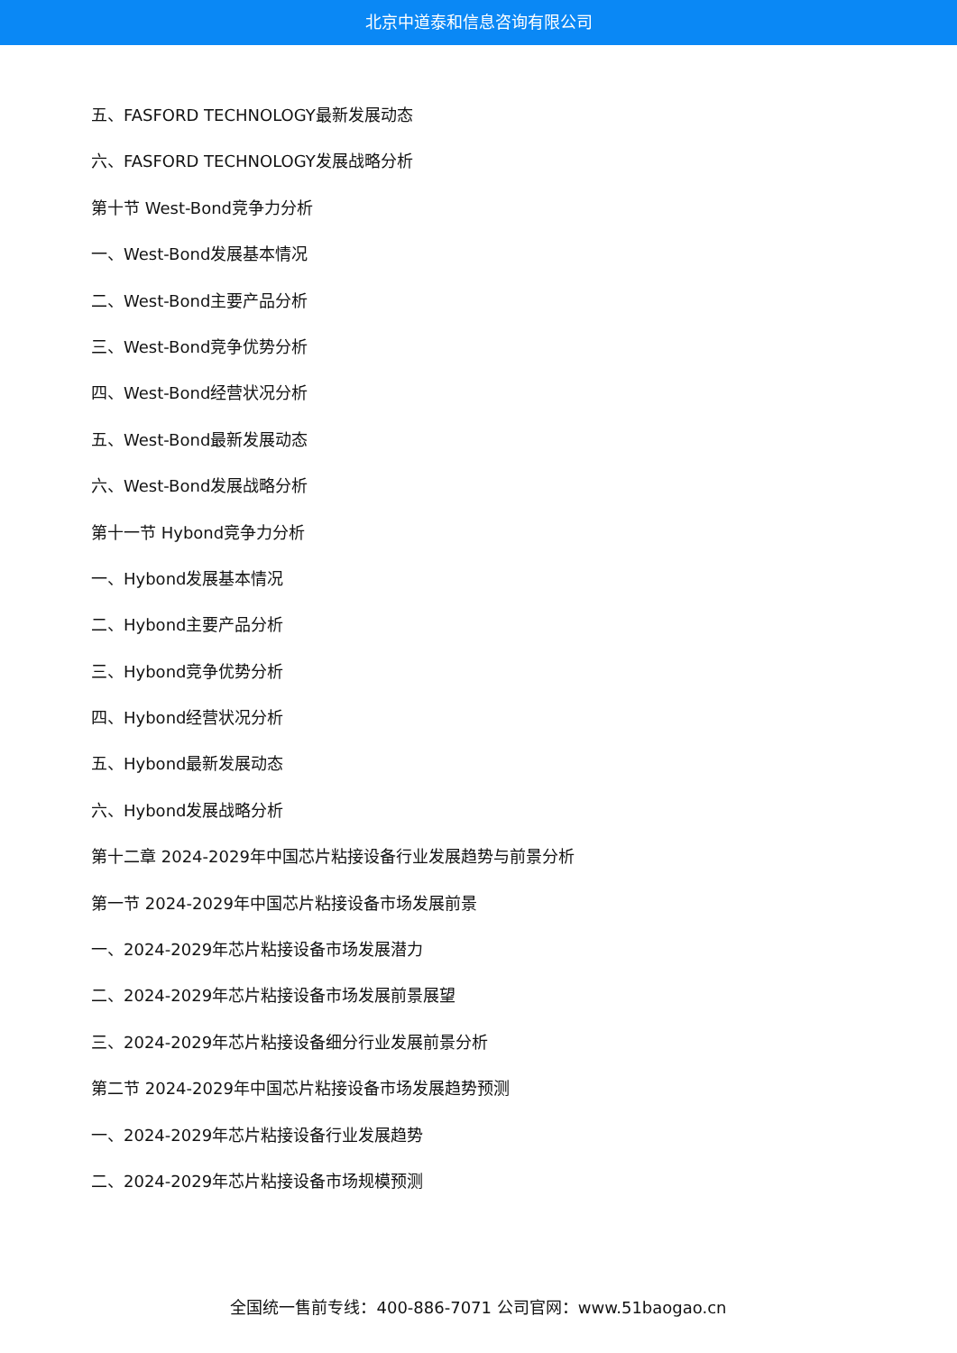北京中道泰和信息咨询有限公司
五、FASFORD TECHNOLOGY最新发展动态
六、FASFORD TECHNOLOGY发展战略分析
第十节 West-Bond竞争力分析
一、West-Bond发展基本情况
二、West-Bond主要产品分析
三、West-Bond竞争优势分析
四、West-Bond经营状况分析
五、West-Bond最新发展动态
六、West-Bond发展战略分析
第十一节 Hybond竞争力分析
一、Hybond发展基本情况
二、Hybond主要产品分析
三、Hybond竞争优势分析
四、Hybond经营状况分析
五、Hybond最新发展动态
六、Hybond发展战略分析
第十二章 2024-2029年中国芯片粘接设备行业发展趋势与前景分析
第一节 2024-2029年中国芯片粘接设备市场发展前景
一、2024-2029年芯片粘接设备市场发展潜力
二、2024-2029年芯片粘接设备市场发展前景展望
三、2024-2029年芯片粘接设备细分行业发展前景分析
第二节 2024-2029年中国芯片粘接设备市场发展趋势预测
一、2024-2029年芯片粘接设备行业发展趋势
二、2024-2029年芯片粘接设备市场规模预测
全国统一售前专线：400-886-7071 公司官网：www.51baogao.cn